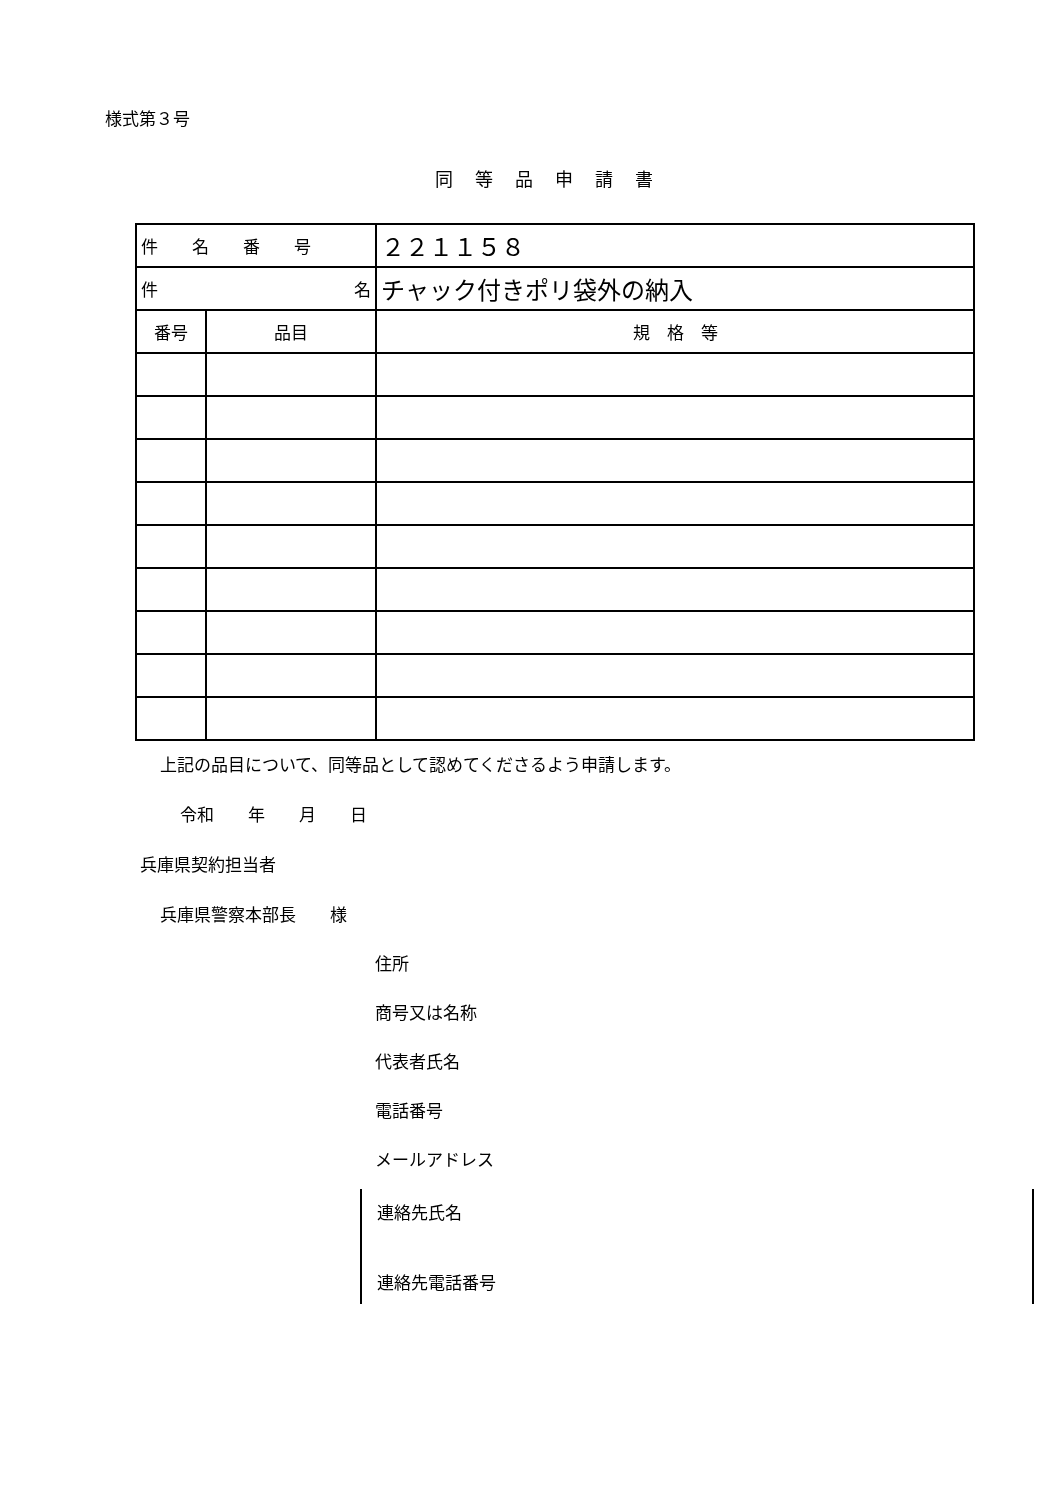様式第３号
同等品申請書
| 件 名 番 号 | | ２２１１５８ |
| 件 名 | | チャック付きポリ袋外の納入 |
| 番号 | 品目 | 規 格 等 |
上記の品目について、同等品として認めてくださるよう申請します。
令和　　年　　月　　日
兵庫県契約担当者
兵庫県警察本部長　　様
住所
商号又は名称
代表者氏名
電話番号
メールアドレス
連絡先氏名
連絡先電話番号